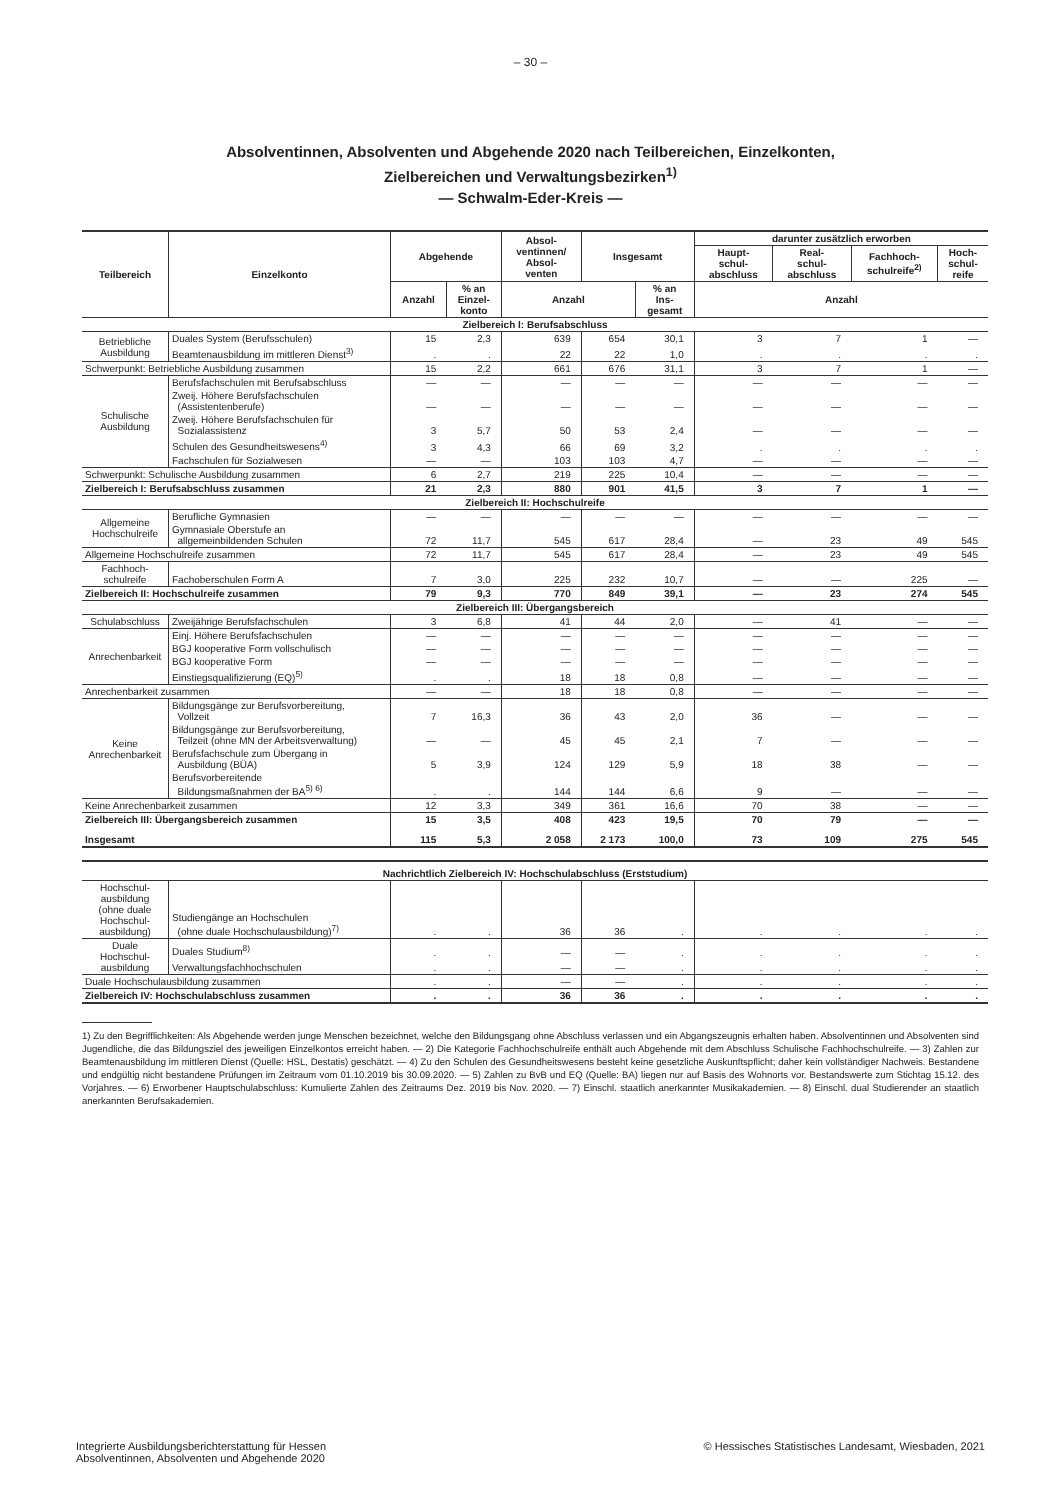– 30 –
Absolventinnen, Absolventen und Abgehende 2020 nach Teilbereichen, Einzelkonten,
Zielbereichen und Verwaltungsbezirken<sup>1)</sup>
— Schwalm-Eder-Kreis —
| Teilbereich | Einzelkonto | Abgehende | | Absol- ventinnen/ Absol- venten | Insgesamt | | darunter zusätzlich erworben | | | |
| --- | --- | --- | --- | --- | --- | --- | --- | --- | --- | --- |
| | | | | | | | Haupt- schul- abschluss | Real- schul- abschluss | Fachhoch- schulreife<sup>2)</sup> | Hoch- schul- reife |
| | | Anzahl | % an Einzel- konto | Anzahl | | % an Ins- gesamt | Anzahl | | | |
| Zielbereich I: Berufsabschluss | | | | | | | | | | |
| Betriebliche Ausbildung | Duales System (Berufsschulen) | 15 | 2,3 | 639 | 654 | 30,1 | 3 | 7 | 1 | — |
| | Beamtenausbildung im mittleren Dienst<sup>3)</sup> | . | . | 22 | 22 | 1,0 | . | . | . | . |
| Schwerpunkt: Betriebliche Ausbildung zusammen | | 15 | 2,2 | 661 | 676 | 31,1 | 3 | 7 | 1 | — |
| Schulische Ausbildung | Berufsfachschulen mit Berufsabschluss | — | — | — | — | — | — | — | — | — |
| | Zweij. Höhere Berufsfachschulen (Assistentenberufe) | — | — | — | — | — | — | — | — | — |
| | Zweij. Höhere Berufsfachschulen für Sozialassistenz | 3 | 5,7 | 50 | 53 | 2,4 | — | — | — | — |
| | Schulen des Gesundheitswesens<sup>4)</sup> | 3 | 4,3 | 66 | 69 | 3,2 | . | . | . | . |
| | Fachschulen für Sozialwesen | — | — | 103 | 103 | 4,7 | — | — | — | — |
| Schwerpunkt: Schulische Ausbildung zusammen | | 6 | 2,7 | 219 | 225 | 10,4 | — | — | — | — |
| Zielbereich I: Berufsabschluss zusammen | | 21 | 2,3 | 880 | 901 | 41,5 | 3 | 7 | 1 | — |
| Zielbereich II: Hochschulreife | | | | | | | | | | |
| Allgemeine Hochschulreife | Berufliche Gymnasien | — | — | — | — | — | — | — | — | — |
| | Gymnasiale Oberstufe an allgemeinbildenden Schulen | 72 | 11,7 | 545 | 617 | 28,4 | — | 23 | 49 | 545 |
| Allgemeine Hochschulreife zusammen | | 72 | 11,7 | 545 | 617 | 28,4 | — | 23 | 49 | 545 |
| Fachhoch- schulreife | Fachoberschulen Form A | 7 | 3,0 | 225 | 232 | 10,7 | — | — | 225 | — |
| Zielbereich II: Hochschulreife zusammen | | 79 | 9,3 | 770 | 849 | 39,1 | — | 23 | 274 | 545 |
| Zielbereich III: Übergangsbereich | | | | | | | | | | |
| Schulabschluss | Zweijährige Berufsfachschulen | 3 | 6,8 | 41 | 44 | 2,0 | — | 41 | — | — |
| Anrechenbarkeit | Einj. Höhere Berufsfachschulen | — | — | — | — | — | — | — | — | — |
| | BGJ kooperative Form vollschulisch | — | — | — | — | — | — | — | — | — |
| | BGJ kooperative Form | — | — | — | — | — | — | — | — | — |
| | Einstiegsqualifizierung (EQ)<sup>5)</sup> | . | . | 18 | 18 | 0,8 | — | — | — | — |
| Anrechenbarkeit zusammen | | — | — | 18 | 18 | 0,8 | — | — | — | — |
| Keine Anrechenbarkeit | Bildungsgänge zur Berufsvorbereitung, Vollzeit | 7 | 16,3 | 36 | 43 | 2,0 | 36 | — | — | — |
| | Bildungsgänge zur Berufsvorbereitung, Teilzeit (ohne MN der Arbeitsverwaltung) | — | — | 45 | 45 | 2,1 | 7 | — | — | — |
| | Berufsfachschule zum Übergang in Ausbildung (BÜA) | 5 | 3,9 | 124 | 129 | 5,9 | 18 | 38 | — | — |
| | Berufsvorbereitende Bildungsmaßnahmen der BA<sup>5) 6)</sup> | . | . | 144 | 144 | 6,6 | 9 | — | — | — |
| Keine Anrechenbarkeit zusammen | | 12 | 3,3 | 349 | 361 | 16,6 | 70 | 38 | — | — |
| Zielbereich III: Übergangsbereich zusammen | | 15 | 3,5 | 408 | 423 | 19,5 | 70 | 79 | — | — |
| Insgesamt | | 115 | 5,3 | 2 058 | 2 173 | 100,0 | 73 | 109 | 275 | 545 |
| Nachrichtlich Zielbereich IV: Hochschulabschluss (Erststudium) | | | | | | | | | | |
| Hochschul- ausbildung (ohne duale Hochschul- ausbildung) | Studiengänge an Hochschulen (ohne duale Hochschulausbildung)<sup>7)</sup> | . | . | 36 | 36 | . | . | . | . | . |
| Duale Hochschul- ausbildung | Duales Studium<sup>8)</sup> | . | . | — | — | . | . | . | . | . |
| | Verwaltungsfachhochschulen | . | . | — | — | . | . | . | . | . |
| Duale Hochschulausbildung zusammen | | . | . | — | — | . | . | . | . | . |
| Zielbereich IV: Hochschulabschluss zusammen | | . | . | 36 | 36 | . | . | . | . | . |
1) Zu den Begrifflichkeiten: Als Abgehende werden junge Menschen bezeichnet, welche den Bildungsgang ohne Abschluss verlassen und ein Abgangszeugnis erhalten haben. Absolventinnen und Absolventen sind Jugendliche, die das Bildungsziel des jeweiligen Einzelkontos erreicht haben. — 2) Die Kategorie Fachhochschulreife enthält auch Abgehende mit dem Abschluss Schulische Fachhochschulreife. — 3) Zahlen zur Beamtenausbildung im mittleren Dienst (Quelle: HSL, Destatis) geschätzt. — 4) Zu den Schulen des Gesundheitswesens besteht keine gesetzliche Auskunftspflicht; daher kein vollständiger Nachweis. Bestandene und endgültig nicht bestandene Prüfungen im Zeitraum vom 01.10.2019 bis 30.09.2020. — 5) Zahlen zu BvB und EQ (Quelle: BA) liegen nur auf Basis des Wohnorts vor. Bestandswerte zum Stichtag 15.12. des Vorjahres. — 6) Erworbener Hauptschulabschluss: Kumulierte Zahlen des Zeitraums Dez. 2019 bis Nov. 2020. — 7) Einschl. staatlich anerkannter Musikakademien. — 8) Einschl. dual Studierender an staatlich anerkannten Berufsakademien.
Integrierte Ausbildungsberichterstattung für Hessen
Absolventinnen, Absolventen und Abgehende 2020
© Hessisches Statistisches Landesamt, Wiesbaden, 2021